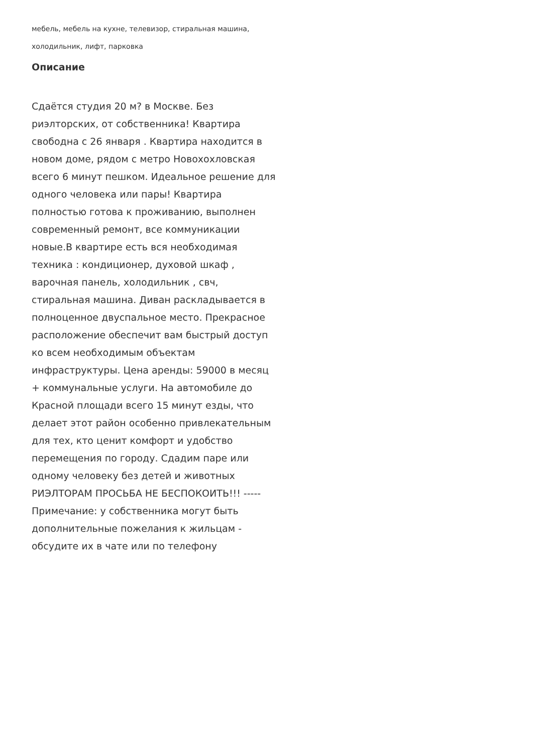мебель, мебель на кухне, телевизор, стиральная машина, холодильник, лифт, парковка
Описание
Сдаётся студия 20 м? в Москве. Без риэлторских, от собственника! Квартира свободна с 26 января . Квартира находится в новом доме, рядом с метро Новохохловская всего 6 минут пешком. Идеальное решение для одного человека или пары! Квартира полностью готова к проживанию, выполнен современный ремонт, все коммуникации новые.В квартире есть вся необходимая техника : кондиционер, духовой шкаф , варочная панель, холодильник , свч, стиральная машина. Диван раскладывается в полноценное двуспальное место. Прекрасное расположение обеспечит вам быстрый доступ ко всем необходимым объектам инфраструктуры. Цена аренды: 59000 в месяц + коммунальные услуги. На автомобиле до Красной площади всего 15 минут езды, что делает этот район особенно привлекательным для тех, кто ценит комфорт и удобство перемещения по городу. Сдадим паре или одному человеку без детей и животных РИЭЛТОРАМ ПРОСЬБА НЕ БЕСПОКОИТЬ!!! ----- Примечание: у собственника могут быть дополнительные пожелания к жильцам - обсудите их в чате или по телефону